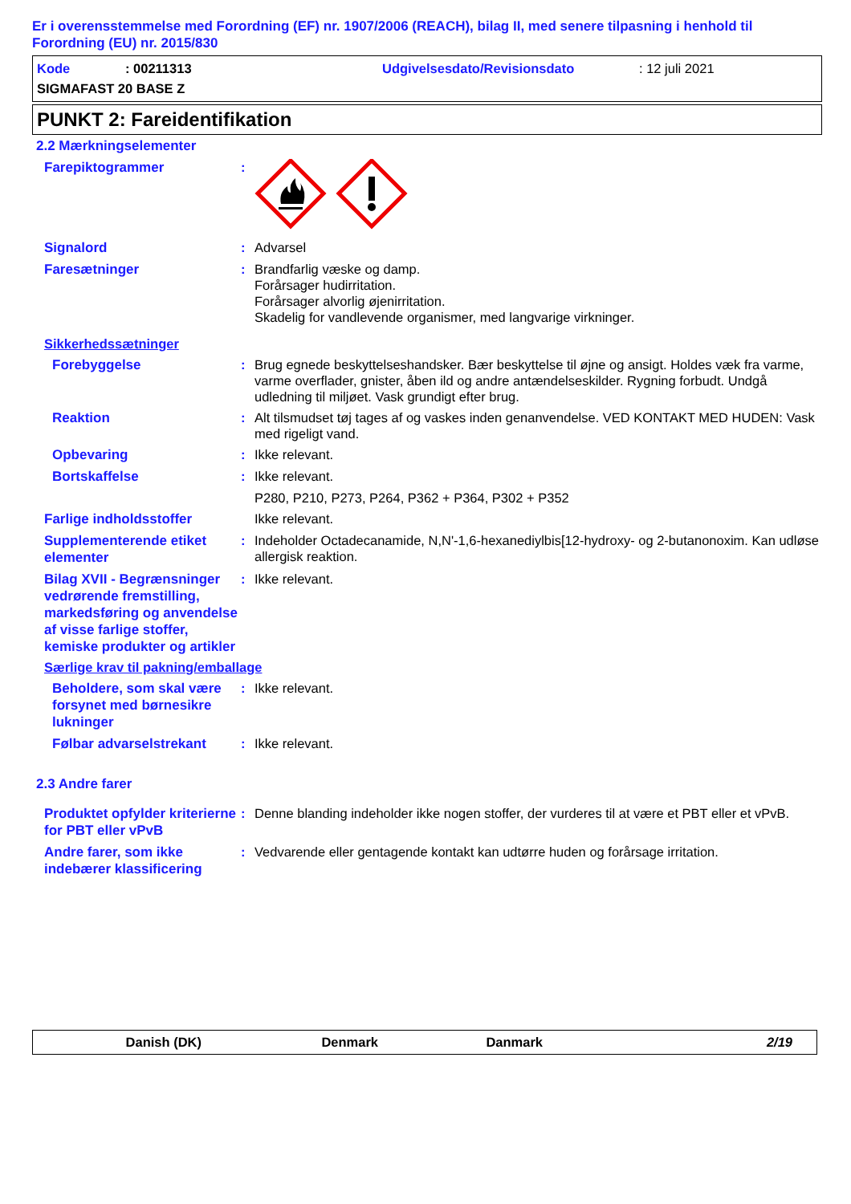Er i overensstemmelse med Forordning (EF) nr. 1907/2006 (REACH), bilag II, med senere tilpasning i henhold til Forordning (EU) nr. 2015/830
Kode: 00211313 Udgivelsesdato/Revisionsdato: 12 juli 2021
SIGMAFAST 20 BASE Z
PUNKT 2: Fareidentifikation
2.2 Mærkningselementer
Farepiktogrammer
:
Signalord
: Advarsel
Faresætninger
: Brandfarlig væske og damp.
Forårsager hudirritation.
Forårsager alvorlig øjenirritation.
Skadelig for vandlevende organismer, med langvarige virkninger.
Sikkerhedssætninger
Forebyggelse
: Brug egnede beskyttelseshandsker. Bær beskyttelse til øjne og ansigt. Holdes væk fra varme, varme overflader, gnister, åben ild og andre antændelseskilder. Rygning forbudt. Undgå udledning til miljøet. Vask grundigt efter brug.
Reaktion
: Alt tilsmudset tøj tages af og vaskes inden genanvendelse. VED KONTAKT MED HUDEN: Vask med rigeligt vand.
Opbevaring
: Ikke relevant.
Bortskaffelse
: Ikke relevant.
P280, P210, P273, P264, P362 + P364, P302 + P352
Farlige indholdsstoffer
Ikke relevant.
Supplementerende etiket elementer
: Indeholder Octadecanamide, N,N'-1,6-hexanediylbis[12-hydroxy- og 2-butanonoxim. Kan udløse allergisk reaktion.
Bilag XVII - Begrænsninger vedrørende fremstilling, markedsføring og anvendelse af visse farlige stoffer, kemiske produkter og artikler
: Ikke relevant.
Særlige krav til pakning/emballage
Beholdere, som skal være forsynet med børnesikre lukninger
: Ikke relevant.
Følbar advarselstrekant
: Ikke relevant.
2.3 Andre farer
Produktet opfylder kriterierne for PBT eller vPvB
: Denne blanding indeholder ikke nogen stoffer, der vurderes til at være et PBT eller et vPvB.
Andre farer, som ikke indebærer klassificering
: Vedvarende eller gentagende kontakt kan udtørre huden og forårsage irritation.
Danish (DK) Denmark Danmark 2/19